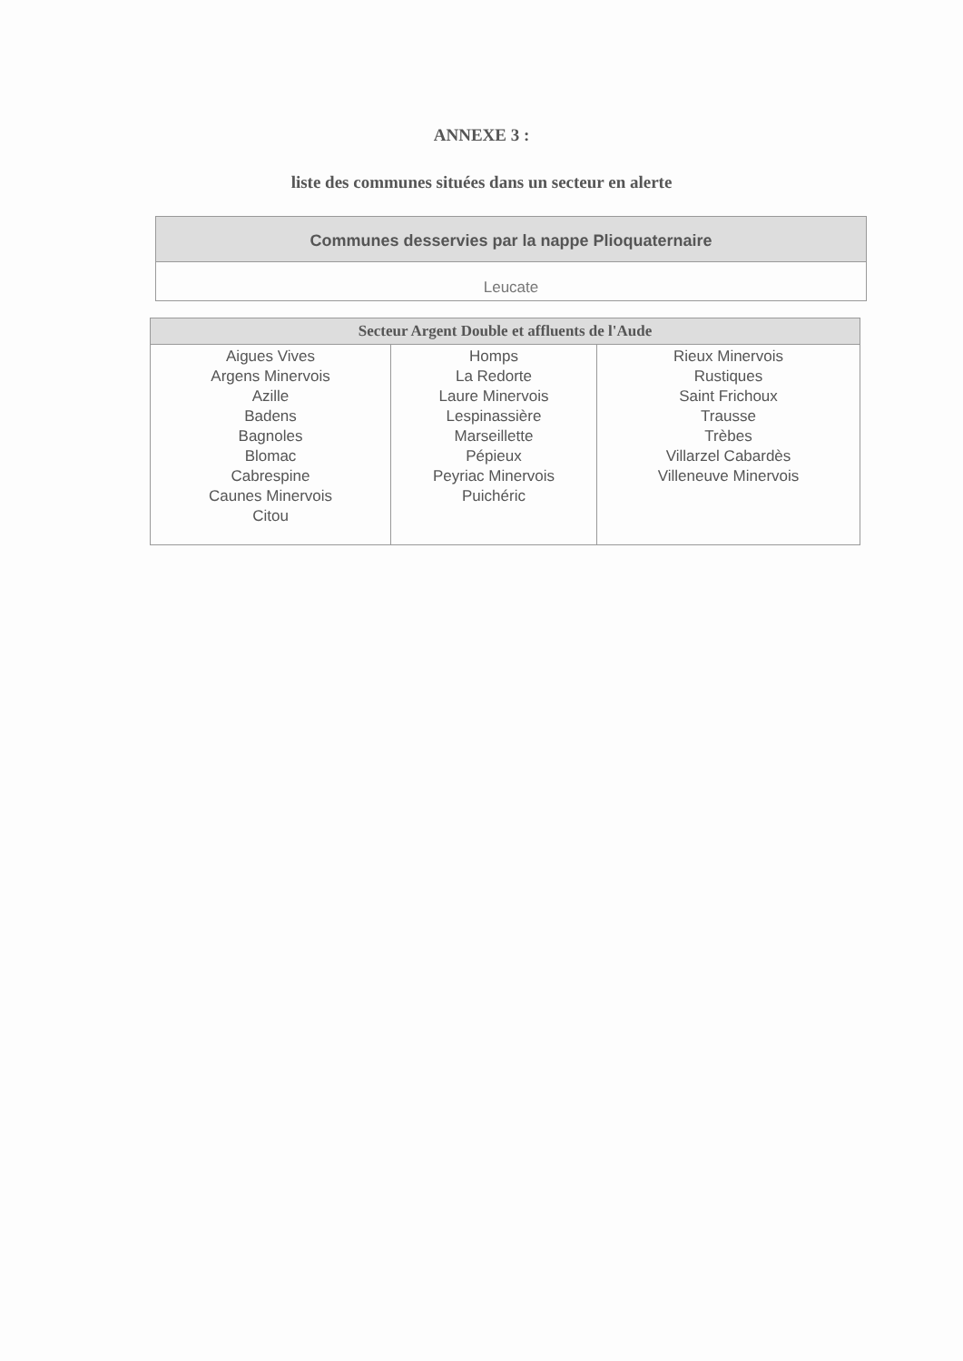ANNEXE 3 :
liste des communes situées dans un secteur en alerte
| Communes desservies par la nappe Plioquaternaire |
| --- |
| Leucate |
| Secteur Argent Double et affluents de l'Aude | | |
| --- | --- | --- |
| Aigues Vives Argens Minervois Azille Badens Bagnoles Blomac Cabrespine Caunes Minervois Citou | Homps La Redorte Laure Minervois Lespinassière Marseillette Pépieux Peyriac Minervois Puichéric | Rieux Minervois Rustiques Saint Frichoux Trausse Trèbes Villarzel Cabardès Villeneuve Minervois |